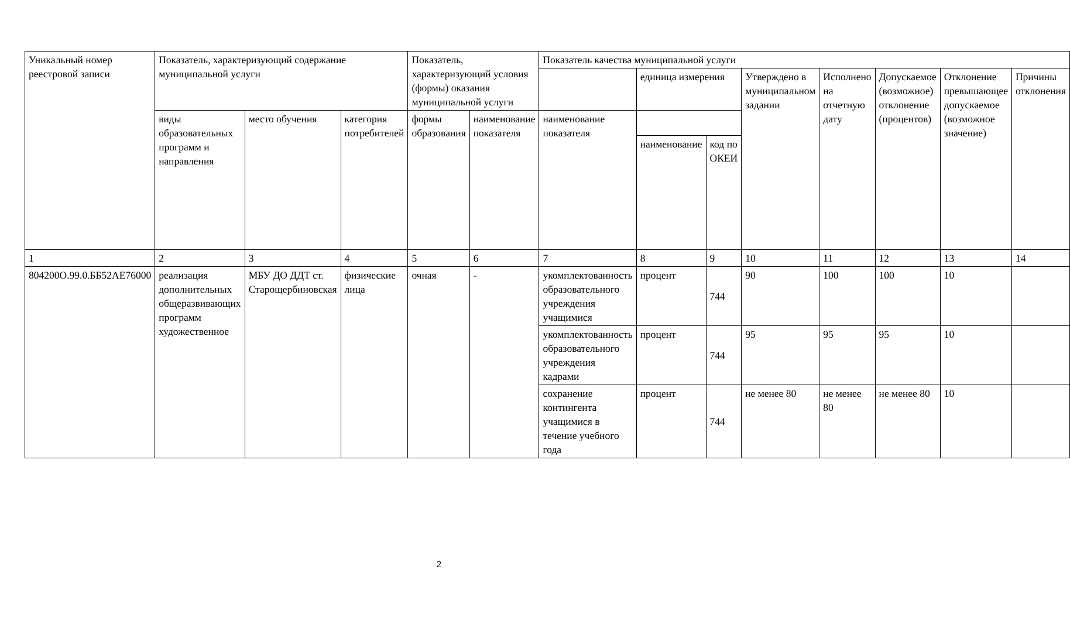| Уникальный номер реестровой записи | Показатель, характеризующий содержание муниципальной услуги | | | Показатель, характеризующий условия (формы) оказания муниципальной услуги | | Показатель качества муниципальной услуги | | | | | | | |
| --- | --- | --- | --- | --- | --- | --- | --- | --- | --- | --- | --- | --- | --- |
| | | | | | | | единица измерения | | Утверждено в муниципальном задании | Исполнено на отчетную дату | Допускаемое (возможное) отклонение (процентов) | Отклонение превышающее допускаемое (возможное значение) | Причины отклонения |
| | виды образовательных программ и направления | место обучения | категория потребителей | формы образования | наименование показателя | наименование показателя | | | | | | | |
| | | | | | | | наименование | код по ОКЕИ | | | | | |
| 1 | 2 | 3 | 4 | 5 | 6 | 7 | 8 | 9 | 10 | 11 | 12 | 13 | 14 |
| 804200О.99.0.ББ52АЕ76000 | реализация дополнительных общеразвивающих программ художественное | МБУ ДО ДДТ ст. Старощербиновская | физические лица | очная | - | укомплектованность образовательного учреждения учащимися | процент | 744 | 90 | 100 | 100 | 10 | |
| | | | | | | укомплектованность образовательного учреждения кадрами | процент | 744 | 95 | 95 | 95 | 10 | |
| | | | | | | сохранение контингента учащимися в течение учебного года | процент | 744 | не менее 80 | не менее 80 | не менее 80 | 10 | |
2